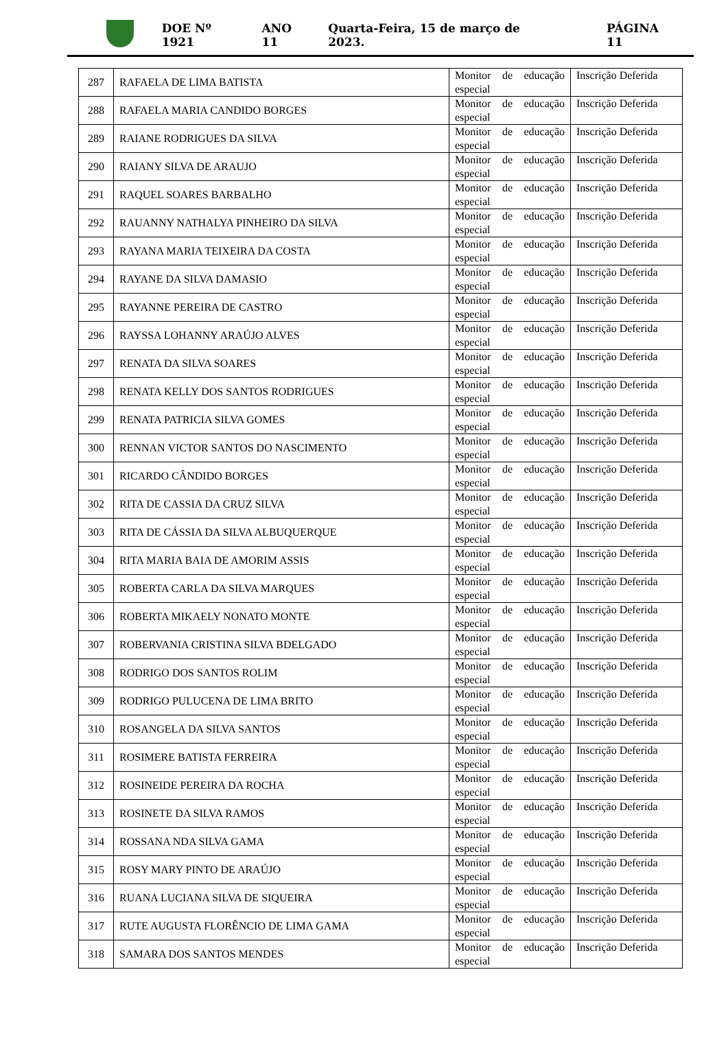DOE Nº 1921 ANO 11 Quarta-Feira, 15 de março de 2023. PÁGINA 11
| 287 | RAFAELA DE LIMA BATISTA | Monitor de educação especial | Inscrição Deferida |
| 288 | RAFAELA MARIA CANDIDO BORGES | Monitor de educação especial | Inscrição Deferida |
| 289 | RAIANE RODRIGUES DA SILVA | Monitor de educação especial | Inscrição Deferida |
| 290 | RAIANY SILVA DE ARAUJO | Monitor de educação especial | Inscrição Deferida |
| 291 | RAQUEL SOARES BARBALHO | Monitor de educação especial | Inscrição Deferida |
| 292 | RAUANNY NATHALYA PINHEIRO DA SILVA | Monitor de educação especial | Inscrição Deferida |
| 293 | RAYANA MARIA TEIXEIRA DA COSTA | Monitor de educação especial | Inscrição Deferida |
| 294 | RAYANE DA SILVA DAMASIO | Monitor de educação especial | Inscrição Deferida |
| 295 | RAYANNE PEREIRA DE CASTRO | Monitor de educação especial | Inscrição Deferida |
| 296 | RAYSSA LOHANNY ARAÚJO ALVES | Monitor de educação especial | Inscrição Deferida |
| 297 | RENATA DA SILVA SOARES | Monitor de educação especial | Inscrição Deferida |
| 298 | RENATA KELLY DOS SANTOS RODRIGUES | Monitor de educação especial | Inscrição Deferida |
| 299 | RENATA PATRICIA SILVA GOMES | Monitor de educação especial | Inscrição Deferida |
| 300 | RENNAN VICTOR SANTOS DO NASCIMENTO | Monitor de educação especial | Inscrição Deferida |
| 301 | RICARDO CÂNDIDO BORGES | Monitor de educação especial | Inscrição Deferida |
| 302 | RITA DE CASSIA DA CRUZ SILVA | Monitor de educação especial | Inscrição Deferida |
| 303 | RITA DE CÁSSIA DA SILVA ALBUQUERQUE | Monitor de educação especial | Inscrição Deferida |
| 304 | RITA MARIA BAIA DE AMORIM ASSIS | Monitor de educação especial | Inscrição Deferida |
| 305 | ROBERTA CARLA DA SILVA MARQUES | Monitor de educação especial | Inscrição Deferida |
| 306 | ROBERTA MIKAELY NONATO MONTE | Monitor de educação especial | Inscrição Deferida |
| 307 | ROBERVANIA CRISTINA SILVA BDELGADO | Monitor de educação especial | Inscrição Deferida |
| 308 | RODRIGO DOS SANTOS ROLIM | Monitor de educação especial | Inscrição Deferida |
| 309 | RODRIGO PULUCENA DE LIMA BRITO | Monitor de educação especial | Inscrição Deferida |
| 310 | ROSANGELA DA SILVA SANTOS | Monitor de educação especial | Inscrição Deferida |
| 311 | ROSIMERE BATISTA FERREIRA | Monitor de educação especial | Inscrição Deferida |
| 312 | ROSINEIDE PEREIRA DA ROCHA | Monitor de educação especial | Inscrição Deferida |
| 313 | ROSINETE DA SILVA RAMOS | Monitor de educação especial | Inscrição Deferida |
| 314 | ROSSANA NDA SILVA GAMA | Monitor de educação especial | Inscrição Deferida |
| 315 | ROSY MARY PINTO DE ARAÚJO | Monitor de educação especial | Inscrição Deferida |
| 316 | RUANA LUCIANA SILVA DE SIQUEIRA | Monitor de educação especial | Inscrição Deferida |
| 317 | RUTE AUGUSTA FLORÊNCIO DE LIMA GAMA | Monitor de educação especial | Inscrição Deferida |
| 318 | SAMARA DOS SANTOS MENDES | Monitor de educação especial | Inscrição Deferida |